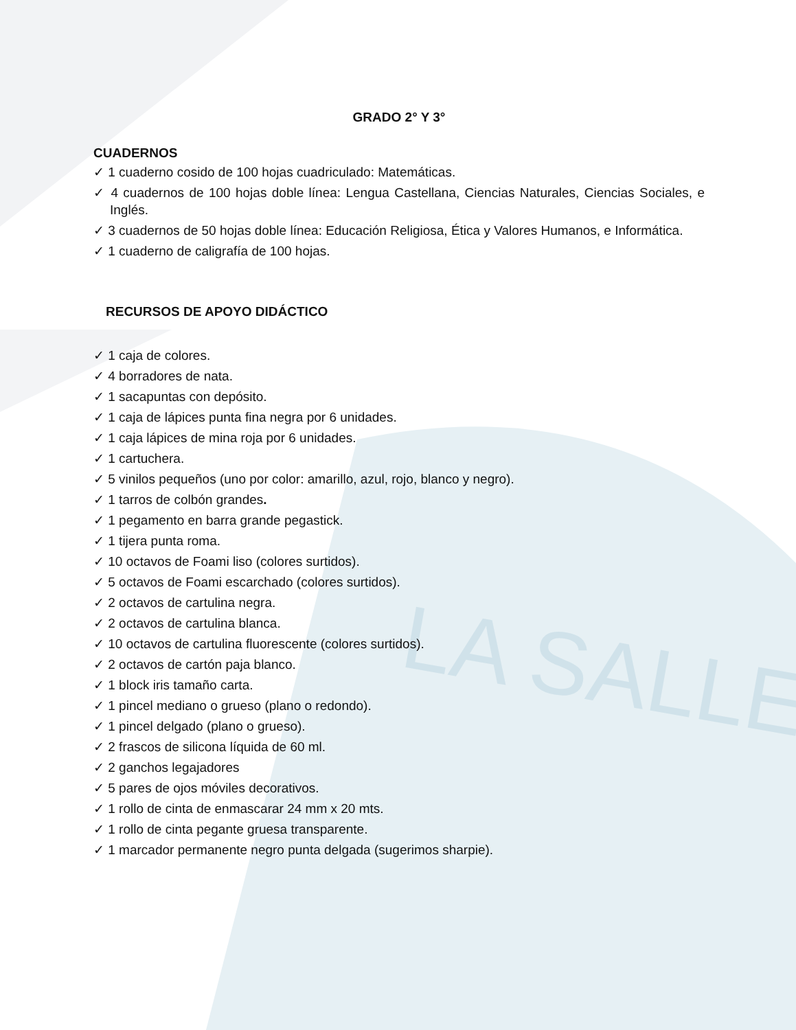LA SALLE
GRADO 2° Y 3°
CUADERNOS
✓ 1 cuaderno cosido de 100 hojas cuadriculado: Matemáticas.
✓ 4 cuadernos de 100 hojas doble línea: Lengua Castellana, Ciencias Naturales, Ciencias Sociales, e Inglés.
✓ 3 cuadernos de 50 hojas doble línea: Educación Religiosa, Ética y Valores Humanos, e Informática.
✓ 1 cuaderno de caligrafía de 100 hojas.
RECURSOS DE APOYO DIDÁCTICO
✓ 1 caja de colores.
✓ 4 borradores de nata.
✓ 1 sacapuntas con depósito.
✓ 1 caja de lápices punta fina negra por 6 unidades.
✓ 1 caja lápices de mina roja por 6 unidades.
✓ 1 cartuchera.
✓ 5 vinilos pequeños (uno por color: amarillo, azul, rojo, blanco y negro).
✓ 1 tarros de colbón grandes.
✓ 1 pegamento en barra grande pegastick.
✓ 1 tijera punta roma.
✓ 10 octavos de Foami liso (colores surtidos).
✓ 5 octavos de Foami escarchado (colores surtidos).
✓ 2 octavos de cartulina negra.
✓ 2 octavos de cartulina blanca.
✓ 10 octavos de cartulina fluorescente (colores surtidos).
✓ 2 octavos de cartón paja blanco.
✓ 1 block iris tamaño carta.
✓ 1 pincel mediano o grueso (plano o redondo).
✓ 1 pincel delgado (plano o grueso).
✓ 2 frascos de silicona líquida de 60 ml.
✓ 2 ganchos legajadores
✓ 5 pares de ojos móviles decorativos.
✓ 1 rollo de cinta de enmascarar 24 mm x 20 mts.
✓ 1 rollo de cinta pegante gruesa transparente.
✓ 1 marcador permanente negro punta delgada (sugerimos sharpie).